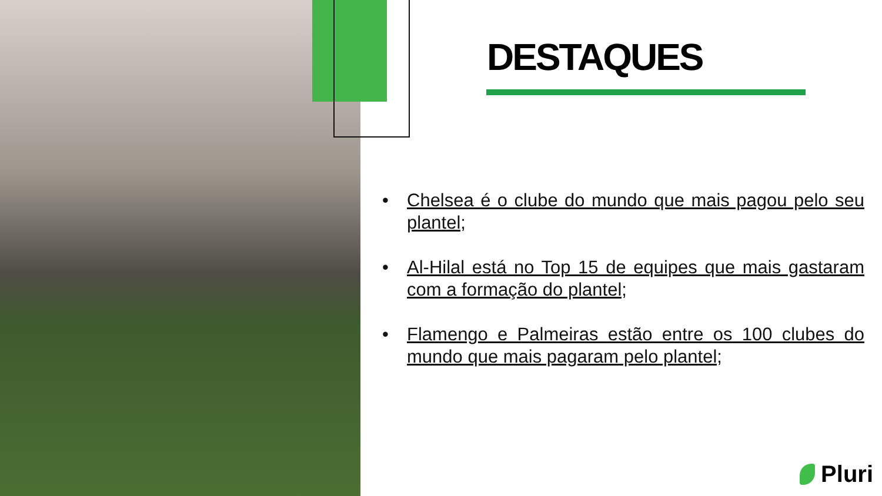DESTAQUES
• Chelsea é o clube do mundo que mais pagou pelo seu plantel;
• Al-Hilal está no Top 15 de equipes que mais gastaram com a formação do plantel;
• Flamengo e Palmeiras estão entre os 100 clubes do mundo que mais pagaram pelo plantel;
Pluri